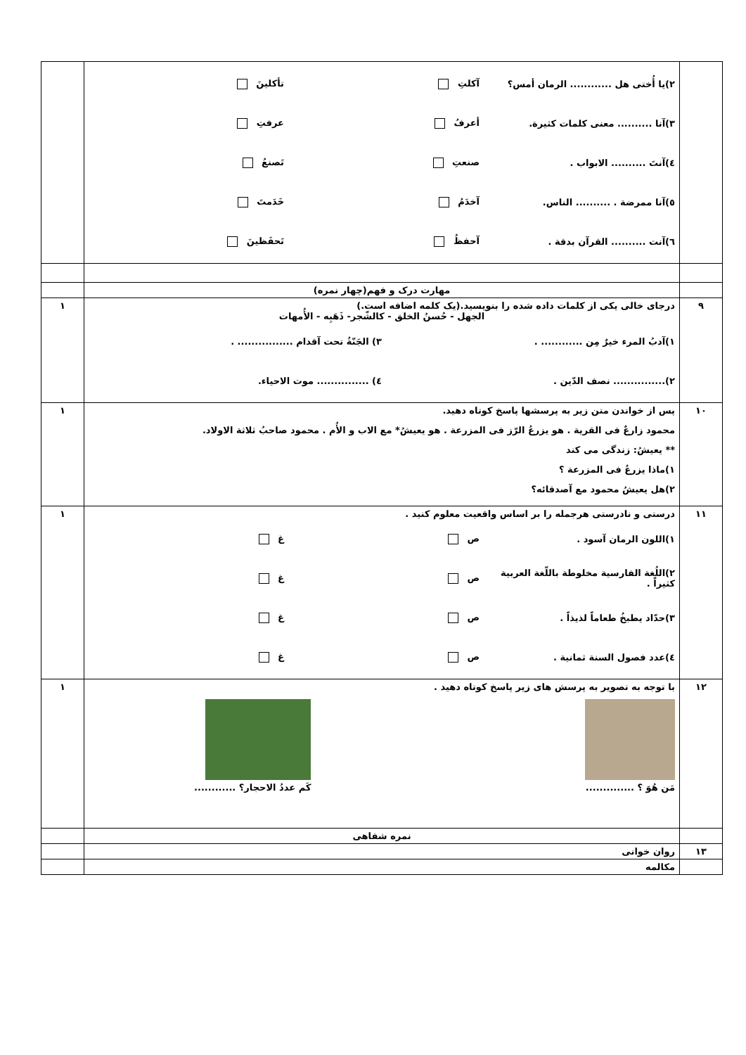| | ٢)یا أُختی هل ............ الرمان أمس؟ آکلتِ تأکلینَ ٣)آنا .......... معنی کلمات کثیرة. أعرفُ عرفتِ ٤)آنتَ .......... الابواب . صنعتِ تَصنعُ ٥)آنا ممرضة . .......... الناس. آخدَمُ خَدَمتَ ٦)آنت .......... القرآن بدقة . آحفظُ تَحفَظینَ | |
| | مهارت درک و فهم(چهار نمره) | |
| ٩ | درجای خالی یکی از کلمات داده شده را بنویسید.(یک کلمه اضافه است.) الجهل - حُسنُ الخلق - کالشّجر- ذَهَبِه - الأُمهات ١)آدبُ المرء خیرٌ مِن ............ . ٣) الجَنّةُ تحت آقدام ................ . ٢)............... نصف الدّین . ٤) ............... موت الاحیاء. | ١ |
| ١٠ | پس از خواندن متن زیر به پرسشها پاسخ کوتاه دهید. محمود زارعٌ فی القریة . هو یزرعُ الرّز فی المزرعة . هو یعیشُ* مع الاب و الأُم . محمود صاحبُ ثلاثة الاولاد. ** یعیشُ: زندگی می کند ١)ماذا یزرعُ فی المزرعة ؟ ٢)هل یعیشُ محمود مع آصدقائه؟ | ١ |
| ١١ | درستی و نادرستی هرجمله را بر اساس واقعیت معلوم کنید . ١)اللون الرمان آسود . ص غ ٢)اللُغة الفارسیة مخلوطة باللّغة العربیة کثیراً . ص غ ٣)حدّاد یطبخُ طعاماً لذیذاً . ص غ ٤)عدد فصول السنة ثمانیة . ص غ | ١ |
| ١٢ | با توجه به تصویر به پرسش های زیر پاسخ کوتاه دهید . مَن هُوَ ؟ .............. کَم عددُ الاحجار؟ ............ | ١ |
| | نمره شفاهی | |
| ١٣ | روان خوانی | |
| | مکالمه | |